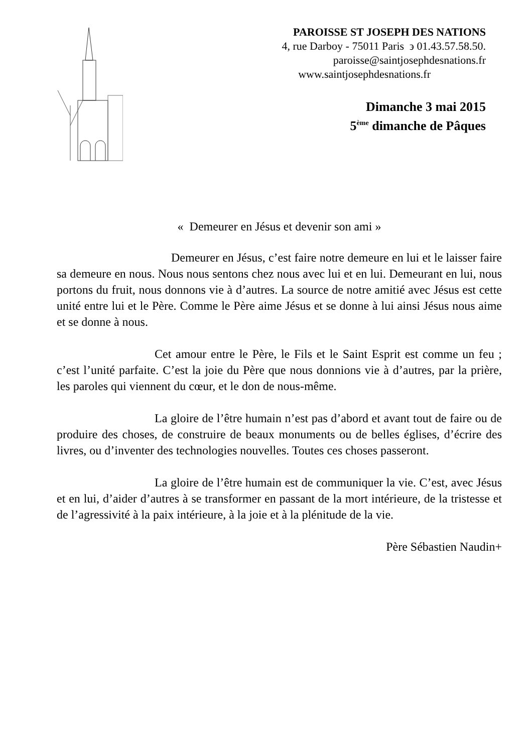PAROISSE ST JOSEPH DES NATIONS
4, rue Darboy - 75011 Paris ϶ 01.43.57.58.50.
paroisse@saintjosephdesnations.fr
www.saintjosephdesnations.fr
Dimanche 3 mai 2015
5<sup>ème</sup> dimanche de Pâques
« Demeurer en Jésus et devenir son ami »
Demeurer en Jésus, c’est faire notre demeure en lui et le laisser faire sa demeure en nous. Nous nous sentons chez nous avec lui et en lui. Demeurant en lui, nous portons du fruit, nous donnons vie à d’autres. La source de notre amitié avec Jésus est cette unité entre lui et le Père. Comme le Père aime Jésus et se donne à lui ainsi Jésus nous aime et se donne à nous.
Cet amour entre le Père, le Fils et le Saint Esprit est comme un feu ; c’est l’unité parfaite. C’est la joie du Père que nous donnions vie à d’autres, par la prière, les paroles qui viennent du cœur, et le don de nous-même.
La gloire de l’être humain n’est pas d’abord et avant tout de faire ou de produire des choses, de construire de beaux monuments ou de belles églises, d’écrire des livres, ou d’inventer des technologies nouvelles. Toutes ces choses passeront.
La gloire de l’être humain est de communiquer la vie. C’est, avec Jésus et en lui, d’aider d’autres à se transformer en passant de la mort intérieure, de la tristesse et de l’agressivité à la paix intérieure, à la joie et à la plénitude de la vie.
Père Sébastien Naudin+